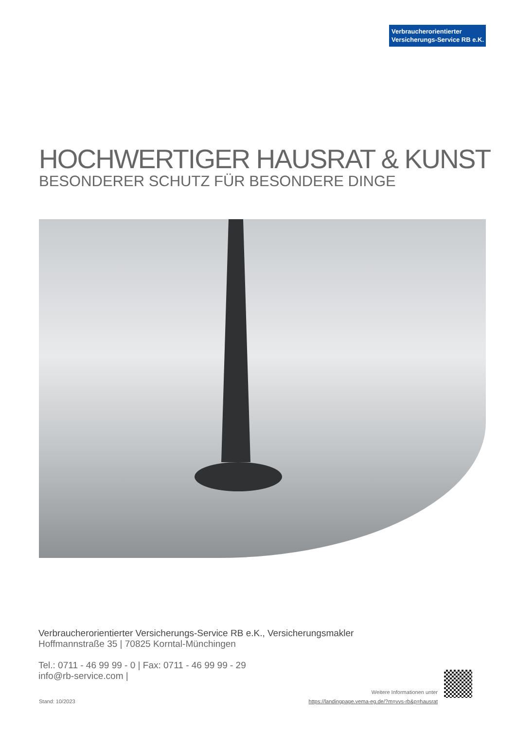Verbraucherorientierter
Versicherungs-Service RB e.K.
HOCHWERTIGER HAUSRAT & KUNST
BESONDERER SCHUTZ FÜR BESONDERE DINGE
Verbraucherorientierter Versicherungs-Service RB e.K., Versicherungsmakler
Hoffmannstraße 35 | 70825 Korntal-Münchingen
Tel.: 0711 - 46 99 99 - 0 | Fax: 0711 - 46 99 99 - 29
info@rb-service.com |
Stand: 10/2023
Weitere Informationen unter
https://landingpage.vema-eg.de/?m=vvs-rb&p=hausrat